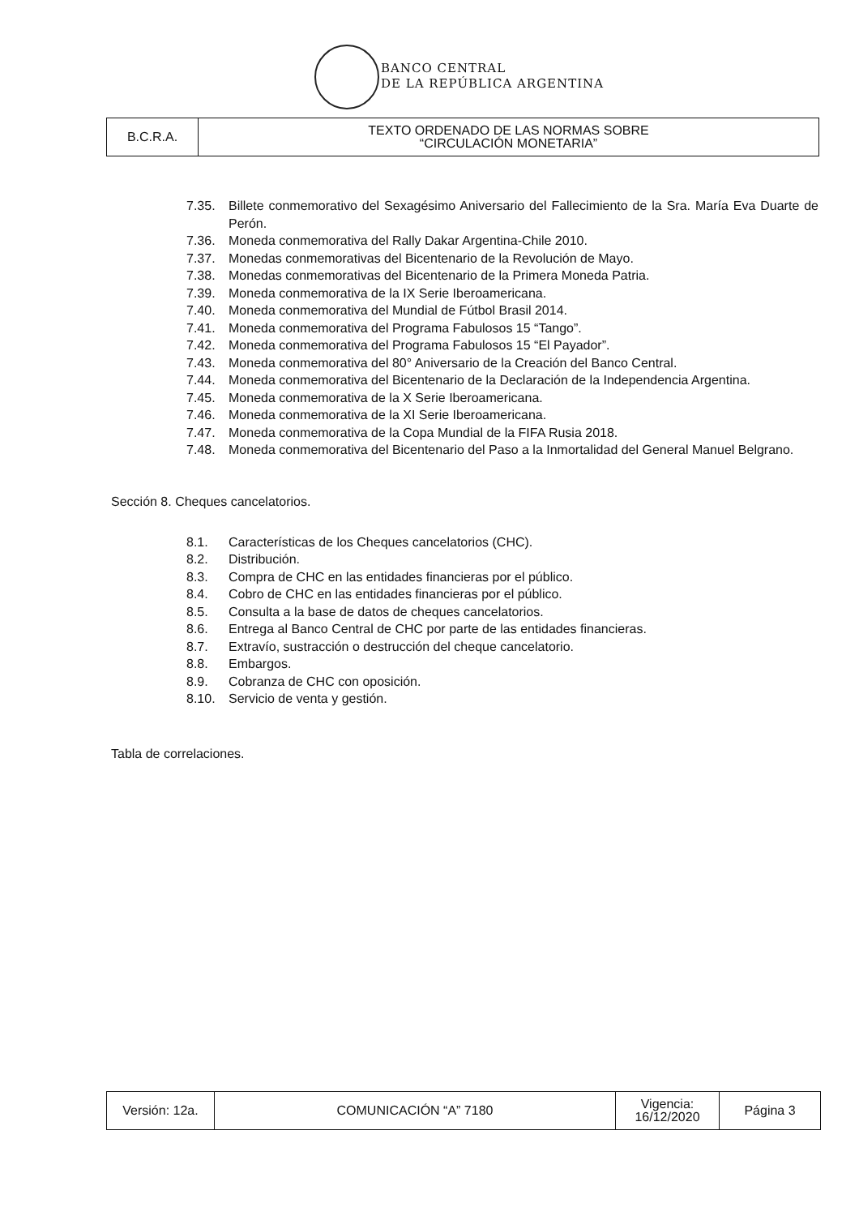BANCO CENTRAL
DE LA REPÚBLICA ARGENTINA
| B.C.R.A. | TEXTO ORDENADO DE LAS NORMAS SOBRE “CIRCULACIÓN MONETARIA” |
7.35. Billete conmemorativo del Sexagésimo Aniversario del Fallecimiento de la Sra. María Eva Duarte de Perón.
7.36. Moneda conmemorativa del Rally Dakar Argentina-Chile 2010.
7.37. Monedas conmemorativas del Bicentenario de la Revolución de Mayo.
7.38. Monedas conmemorativas del Bicentenario de la Primera Moneda Patria.
7.39. Moneda conmemorativa de la IX Serie Iberoamericana.
7.40. Moneda conmemorativa del Mundial de Fútbol Brasil 2014.
7.41. Moneda conmemorativa del Programa Fabulosos 15 “Tango”.
7.42. Moneda conmemorativa del Programa Fabulosos 15 “El Payador”.
7.43. Moneda conmemorativa del 80° Aniversario de la Creación del Banco Central.
7.44. Moneda conmemorativa del Bicentenario de la Declaración de la Independencia Argentina.
7.45. Moneda conmemorativa de la X Serie Iberoamericana.
7.46. Moneda conmemorativa de la XI Serie Iberoamericana.
7.47. Moneda conmemorativa de la Copa Mundial de la FIFA Rusia 2018.
7.48. Moneda conmemorativa del Bicentenario del Paso a la Inmortalidad del General Manuel Belgrano.
Sección 8. Cheques cancelatorios.
8.1. Características de los Cheques cancelatorios (CHC).
8.2. Distribución.
8.3. Compra de CHC en las entidades financieras por el público.
8.4. Cobro de CHC en las entidades financieras por el público.
8.5. Consulta a la base de datos de cheques cancelatorios.
8.6. Entrega al Banco Central de CHC por parte de las entidades financieras.
8.7. Extravío, sustracción o destrucción del cheque cancelatorio.
8.8. Embargos.
8.9. Cobranza de CHC con oposición.
8.10. Servicio de venta y gestión.
Tabla de correlaciones.
| Versión: 12a. | COMUNICACIÓN “A” 7180 | Vigencia: 16/12/2020 | Página 3 |